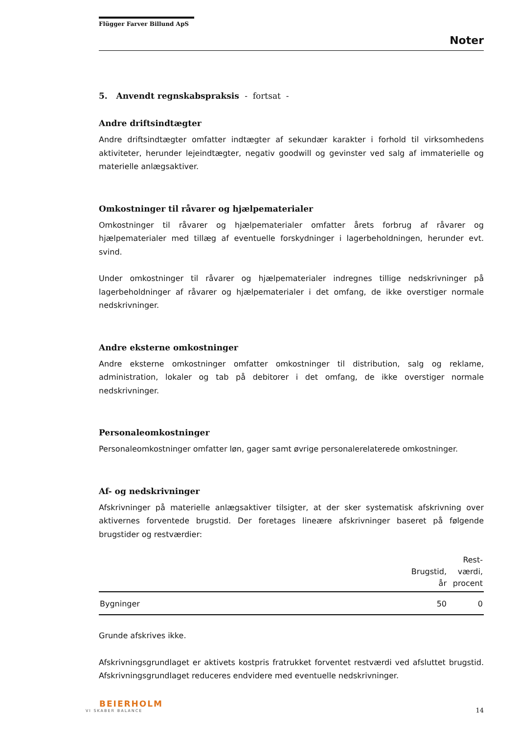Flügger Farver Billund ApS
Noter
5. Anvendt regnskabspraksis - fortsat -
Andre driftsindtægter
Andre driftsindtægter omfatter indtægter af sekundær karakter i forhold til virksomhedens aktiviteter, herunder lejeindtægter, negativ goodwill og gevinster ved salg af immaterielle og materielle anlægsaktiver.
Omkostninger til råvarer og hjælpematerialer
Omkostninger til råvarer og hjælpematerialer omfatter årets forbrug af råvarer og hjælpematerialer med tillæg af eventuelle forskydninger i lagerbeholdningen, herunder evt. svind.
Under omkostninger til råvarer og hjælpematerialer indregnes tillige nedskrivninger på lagerbeholdninger af råvarer og hjælpematerialer i det omfang, de ikke overstiger normale nedskrivninger.
Andre eksterne omkostninger
Andre eksterne omkostninger omfatter omkostninger til distribution, salg og reklame, administration, lokaler og tab på debitorer i det omfang, de ikke overstiger normale nedskrivninger.
Personaleomkostninger
Personaleomkostninger omfatter løn, gager samt øvrige personalerelaterede omkostninger.
Af- og nedskrivninger
Afskrivninger på materielle anlægsaktiver tilsigter, at der sker systematisk afskrivning over aktivernes forventede brugstid. Der foretages lineære afskrivninger baseret på følgende brugstider og restværdier:
| | Brugstid, år | Rest- værdi, procent |
| --- | --- | --- |
| Bygninger | 50 | 0 |
Grunde afskrives ikke.
Afskrivningsgrundlaget er aktivets kostpris fratrukket forventet restværdi ved afsluttet brugstid. Afskrivningsgrundlaget reduceres endvidere med eventuelle nedskrivninger.
BEIERHOLM
VI SKABER BALANCE
14